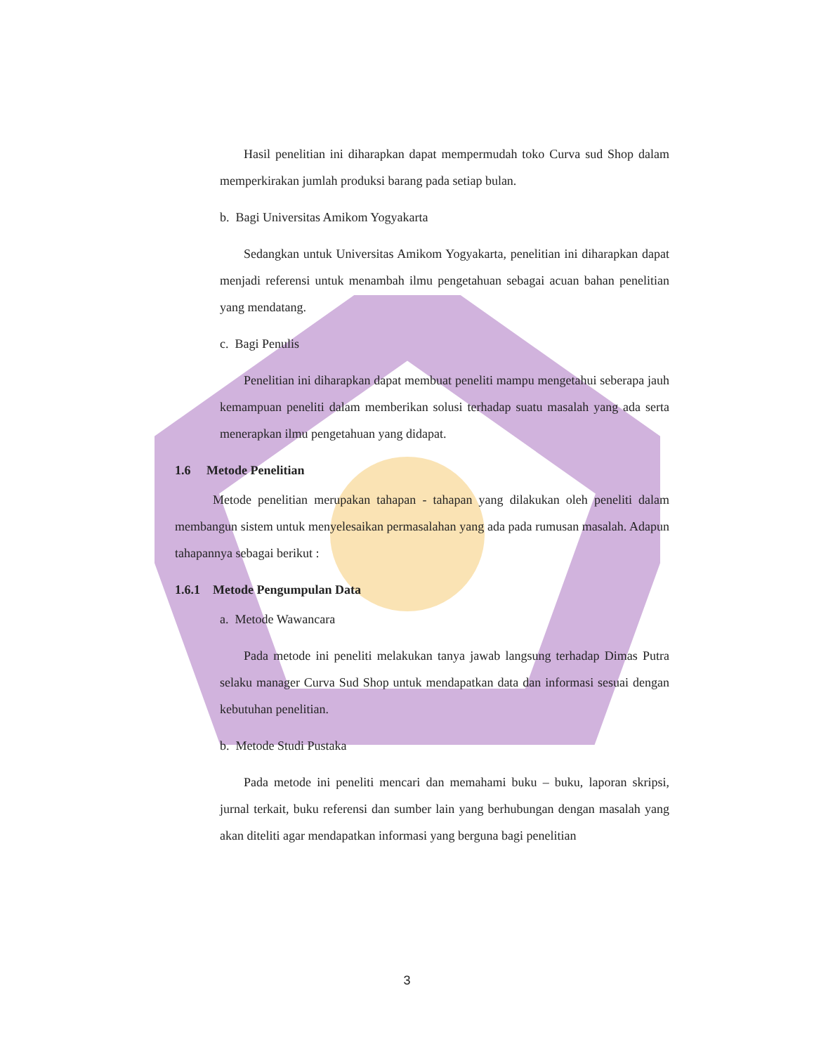Hasil penelitian ini diharapkan dapat mempermudah toko Curva sud Shop dalam memperkirakan jumlah produksi barang pada setiap bulan.
b. Bagi Universitas Amikom Yogyakarta
Sedangkan untuk Universitas Amikom Yogyakarta, penelitian ini diharapkan dapat menjadi referensi untuk menambah ilmu pengetahuan sebagai acuan bahan penelitian yang mendatang.
c. Bagi Penulis
Penelitian ini diharapkan dapat membuat peneliti mampu mengetahui seberapa jauh kemampuan peneliti dalam memberikan solusi terhadap suatu masalah yang ada serta menerapkan ilmu pengetahuan yang didapat.
1.6 Metode Penelitian
Metode penelitian merupakan tahapan - tahapan yang dilakukan oleh peneliti dalam membangun sistem untuk menyelesaikan permasalahan yang ada pada rumusan masalah. Adapun tahapannya sebagai berikut :
1.6.1 Metode Pengumpulan Data
a. Metode Wawancara
Pada metode ini peneliti melakukan tanya jawab langsung terhadap Dimas Putra selaku manager Curva Sud Shop untuk mendapatkan data dan informasi sesuai dengan kebutuhan penelitian.
b. Metode Studi Pustaka
Pada metode ini peneliti mencari dan memahami buku – buku, laporan skripsi, jurnal terkait, buku referensi dan sumber lain yang berhubungan dengan masalah yang akan diteliti agar mendapatkan informasi yang berguna bagi penelitian
3